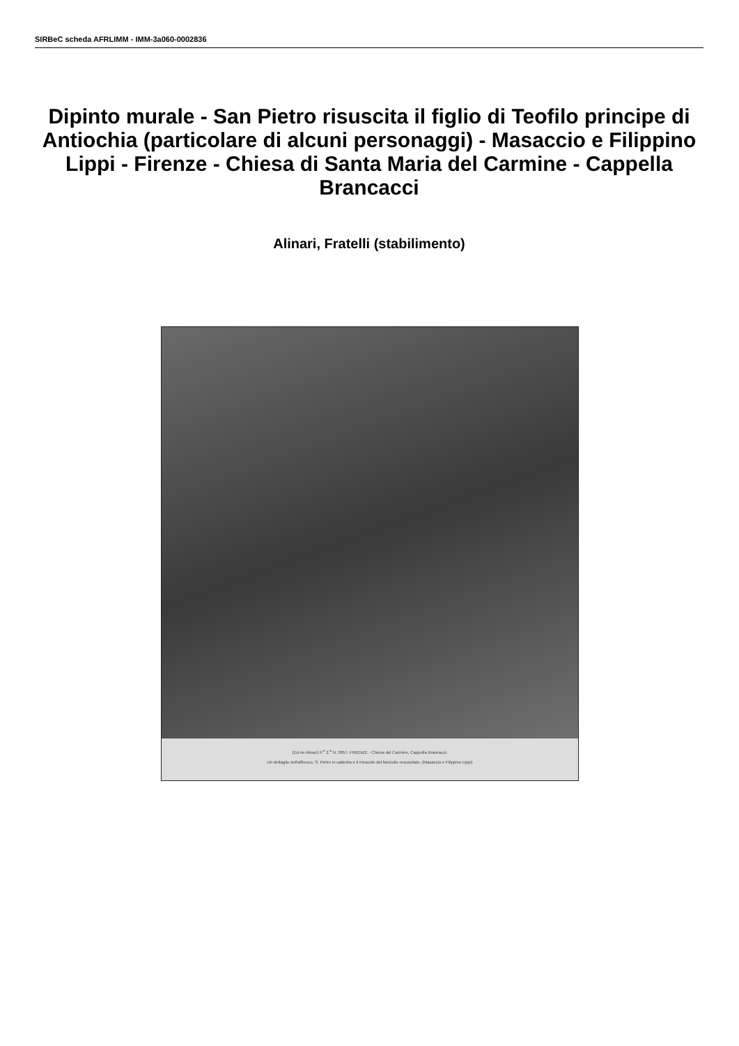SIRBeC scheda AFRLIMM - IMM-3a060-0002836
Dipinto murale - San Pietro risuscita il figlio di Teofilo principe di Antiochia (particolare di alcuni personaggi) - Masaccio e Filippino Lippi - Firenze - Chiesa di Santa Maria del Carmine - Cappella Brancacci
Alinari, Fratelli (stabilimento)
(Ed.ne Alinari) P.<sup>e</sup> 2.<sup>a</sup> N. 3857. FIRENZE - Chiesa del Carmine, Cappella Brancacci.
Un dettaglio dell'affresco, S. Pietro in cattedra e il miracolo del fanciullo resuscitato. (Masaccio e Filippino Lippi)